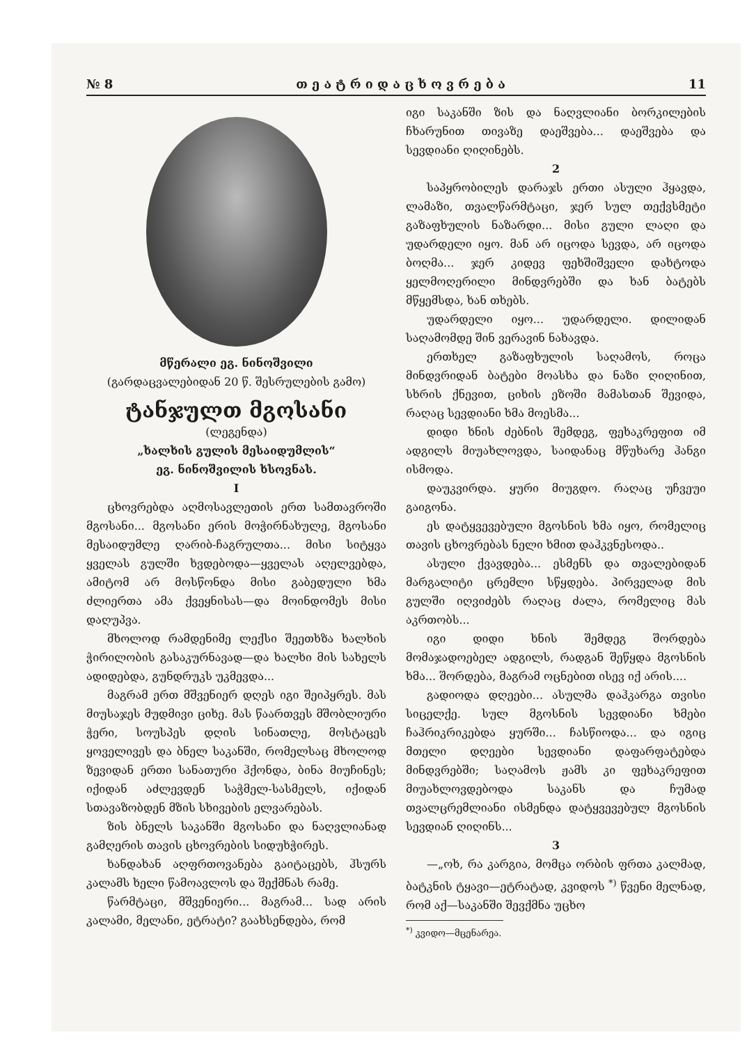№ 8 თ ე ა ტ რ ი დ ა ც ხ ო ვ რ ე ბ ა 11
მწერალი ეგ. ნინოშვილი
(გარდაცვალებიდან 20 წ. შესრულების გამო)
ტანჯულთ მგოსანი
(ლეგენდა)
„ხალხის გულის მესაიდუმლის“
ეგ. ნინოშვილის ხსოვნას.
I
ცხოვრებდა აღმოსავლეთის ერთ სამთავროში მგოსანი... მგოსანი ერის მოჭირნახულე, მგოსანი მესაიდუმლე ღარიბ-ჩაგრულთა... მისი სიტყვა ყველას გულში ხვდებოდა—ყველას აღელვებდა, ამიტომ არ მოსწონდა მისი გაბედული ხმა ძლიერთა ამა ქვეყნისას—და მოინდომეს მისი დაღუპვა.
მხოლოდ რამდენიმე ლექსი შეეთხზა ხალხის ჭირილობის გასაკურნავად—და ხალხი მის სახელს ადიდებდა, გუნდრუკს უკმევდა...
მაგრამ ერთ მშვენიერ დღეს იგი შეიპყრეს. მას მიუსაჯეს მუდმივი ციხე. მას წაართვეს მშობლიური ჭერი, სოუსპეს დღის სინათლე, მოსტაცეს ყოველივეს და ბნელ საკანში, რომელსაც მხოლოდ ზევიდან ერთი სანათური ჰქონდა, ბინა მიუჩინეს; იქიდან აძლევდენ საჭმელ-სასმელს, იქიდან სთავაზობდენ მზის სხივების ელვარებას.
ზის ბნელს საკანში მგოსანი და ნაღვლიანად გამღერის თავის ცხოვრების სიდუხჭირეს.
ხანდახან აღფრთოვანება გაიტაცებს, ჰსურს კალამს ხელი წამოავლოს და შექმნას რამე.
წარმტაცი, მშვენიერი... მაგრამ... სად არის კალამი, მელანი, ეტრატი? გაახსენდება, რომ
იგი საკანში ზის და ნაღვლიანი ბორკილების ჩხარუნით თივაზე დაეშვება... დაეშვება და სევდიანი ღიღინებს.
2
საპყრობილეს დარაჯს ერთი ასული ჰყავდა, ლამაზი, თვალწარმტაცი, ჯერ სულ თექვსმეტი გაზაფხულის ნაზარდი... მისი გული ლაღი და უდარდელი იყო. მან არ იცოდა სევდა, არ იცოდა ბოღმა... ჯერ კიდევ ფეხშიშველი დახტოდა ყელმოღერილი მინდვრებში და ხან ბატებს მწყემსდა, ხან თხებს.
უდარდელი იყო... უდარდელი. დილიდან საღამომდე შინ ვერავინ ნახავდა.
ერთხელ გაზაფხულის საღამოს, როცა მინდვრიდან ბატები მოასხა და ნაზი ღიღინით, სხრის ქნევით, ციხის ეზოში მამასთან შევიდა, რაღაც სევდიანი ხმა მოესმა...
დიდი ხნის ძებნის შემდეგ, ფეხაკრეფით იმ ადგილს მიუახლოვდა, საიდანაც მწუხარე ჰანგი ისმოდა.
დაუკვირდა. ყური მიუგდო. რაღაც უჩვეუი გაიგონა.
ეს დატყვევებული მგოსნის ხმა იყო, რომელიც თავის ცხოვრებას ნელი ხმით დაჰკვნესოდა..
ასული ქვავდება... ესმენს და თვალებიდან მარგალიტი ცრემლი სწყდება. პირველად მის გულში იღვიძებს რაღაც ძალა, რომელიც მას აკრთობს...
იგი დიდი ხნის შემდეგ შორდება მომაჯადოებელ ადგილს, რადგან შეწყდა მგოსნის ხმა... შორდება, მაგრამ ოცნებით ისევ იქ არის....
გადიოდა დღეები... ასულმა დაჰკარგა თვისი სიცელქე. სულ მგოსნის სევდიანი ხმები ჩაჰრიკრიკებდა ყურში... ჩასწიოდა... და იგიც მთელი დღეები სევდიანი დაფარფატებდა მინდვრებში; საღამოს ჟამს კი ფეხაკრეფით მიუახლოვდებოდა საკანს და ჩუმად თვალცრემლიანი ისმენდა დატყვევებულ მგოსნის სევდიან ღიღინს...
3
—„ოხ, რა კარგია, მომცა ორბის ფრთა კალმად, ბატკნის ტყავი—ეტრატად, კვიდოს <sup>*)</sup> წვენი მელნად, რომ აქ—საკანში შევქმნა უცხო
<sup>*)</sup> კვიდო—მცენარეა.